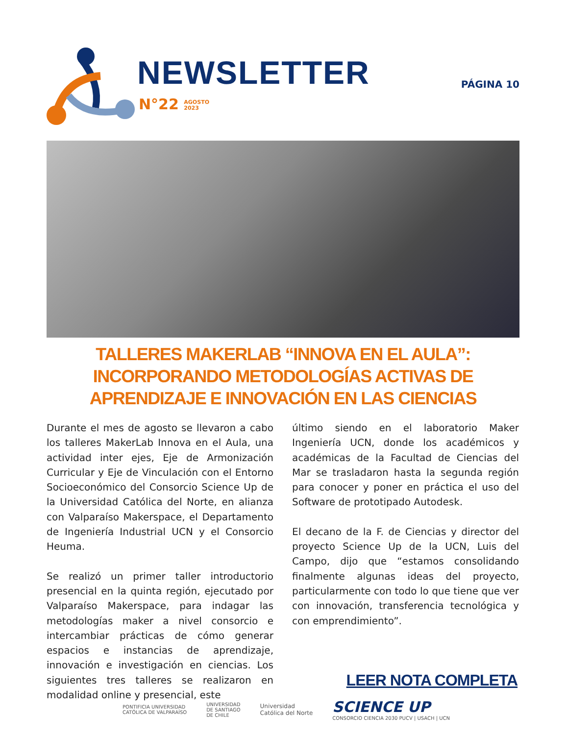NEWSLETTER
N°22 AGOSTO
2023
PÁGINA 10
TALLERES MAKERLAB “INNOVA EN EL AULA”:
INCORPORANDO METODOLOGÍAS ACTIVAS DE
APRENDIZAJE E INNOVACIÓN EN LAS CIENCIAS
Durante el mes de agosto se llevaron a cabo los talleres MakerLab Innova en el Aula, una actividad inter ejes, Eje de Armonización Curricular y Eje de Vinculación con el Entorno Socioeconómico del Consorcio Science Up de la Universidad Católica del Norte, en alianza con Valparaíso Makerspace, el Departamento de Ingeniería Industrial UCN y el Consorcio Heuma.
Se realizó un primer taller introductorio presencial en la quinta región, ejecutado por Valparaíso Makerspace, para indagar las metodologías maker a nivel consorcio e intercambiar prácticas de cómo generar espacios e instancias de aprendizaje, innovación e investigación en ciencias. Los siguientes tres talleres se realizaron en modalidad online y presencial, este
último siendo en el laboratorio Maker Ingeniería UCN, donde los académicos y académicas de la Facultad de Ciencias del Mar se trasladaron hasta la segunda región para conocer y poner en práctica el uso del Software de prototipado Autodesk.
El decano de la F. de Ciencias y director del proyecto Science Up de la UCN, Luis del Campo, dijo que “estamos consolidando finalmente algunas ideas del proyecto, particularmente con todo lo que tiene que ver con innovación, transferencia tecnológica y con emprendimiento”.
LEER NOTA COMPLETA
PONTIFICIA UNIVERSIDAD
CATÓLICA DE VALPARAÍSO UNIVERSIDAD
DE SANTIAGO
DE CHILE Universidad
Católica del Norte SCIENCE UP
CONSORCIO CIENCIA 2030 PUCV | USACH | UCN